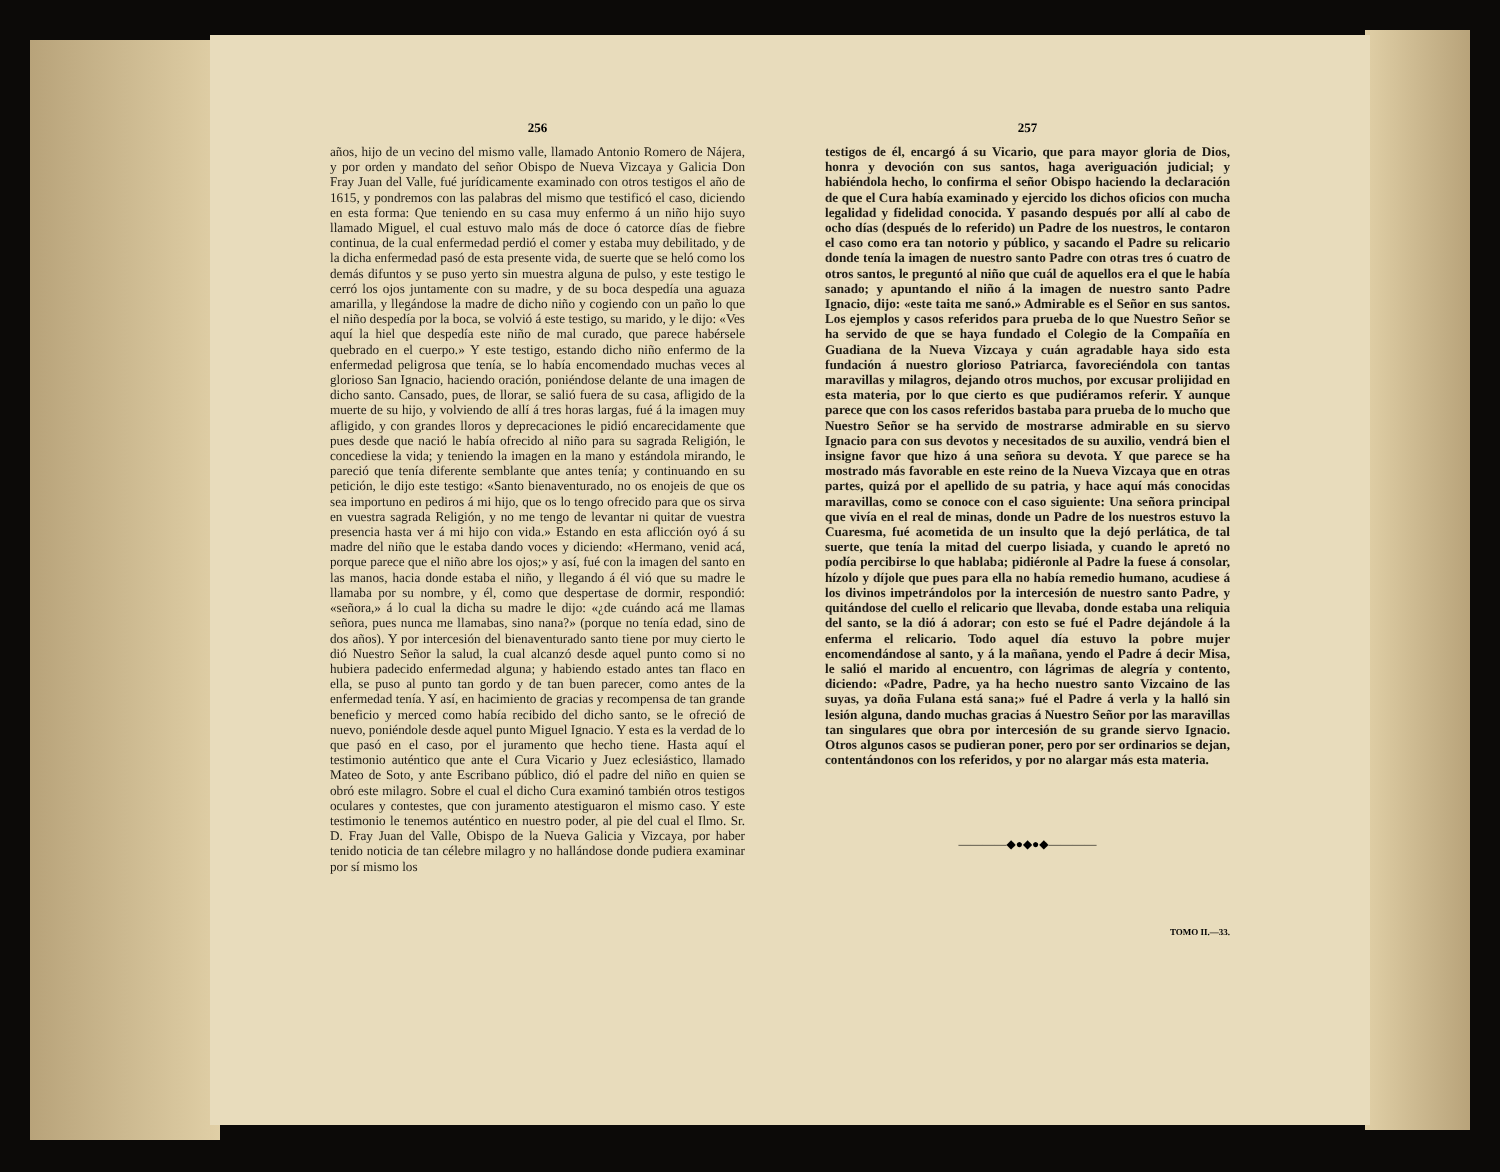256
años, hijo de un vecino del mismo valle, llamado Antonio Romero de Nájera, y por orden y mandato del señor Obispo de Nueva Vizcaya y Galicia Don Fray Juan del Valle, fué jurídicamente examinado con otros testigos el año de 1615, y pondremos con las palabras del mismo que testificó el caso, diciendo en esta forma: Que teniendo en su casa muy enfermo á un niño hijo suyo llamado Miguel, el cual estuvo malo más de doce ó catorce días de fiebre continua, de la cual enfermedad perdió el comer y estaba muy debilitado, y de la dicha enfermedad pasó de esta presente vida, de suerte que se heló como los demás difuntos y se puso yerto sin muestra alguna de pulso, y este testigo le cerró los ojos juntamente con su madre, y de su boca despedía una aguaza amarilla, y llegándose la madre de dicho niño y cogiendo con un paño lo que el niño despedía por la boca, se volvió á este testigo, su marido, y le dijo: «Ves aquí la hiel que despedía este niño de mal curado, que parece habérsele quebrado en el cuerpo.» Y este testigo, estando dicho niño enfermo de la enfermedad peligrosa que tenía, se lo había encomendado muchas veces al glorioso San Ignacio, haciendo oración, poniéndose delante de una imagen de dicho santo. Cansado, pues, de llorar, se salió fuera de su casa, afligido de la muerte de su hijo, y volviendo de allí á tres horas largas, fué á la imagen muy afligido, y con grandes lloros y deprecaciones le pidió encarecidamente que pues desde que nació le había ofrecido al niño para su sagrada Religión, le concediese la vida; y teniendo la imagen en la mano y estándola mirando, le pareció que tenía diferente semblante que antes tenía; y continuando en su petición, le dijo este testigo: «Santo bienaventurado, no os enojeis de que os sea importuno en pediros á mi hijo, que os lo tengo ofrecido para que os sirva en vuestra sagrada Religión, y no me tengo de levantar ni quitar de vuestra presencia hasta ver á mi hijo con vida.» Estando en esta aflicción oyó á su madre del niño que le estaba dando voces y diciendo: «Hermano, venid acá, porque parece que el niño abre los ojos;» y así, fué con la imagen del santo en las manos, hacia donde estaba el niño, y llegando á él vió que su madre le llamaba por su nombre, y él, como que despertase de dormir, respondió: «señora,» á lo cual la dicha su madre le dijo: «¿de cuándo acá me llamas señora, pues nunca me llamabas, sino nana?» (porque no tenía edad, sino de dos años). Y por intercesión del bienaventurado santo tiene por muy cierto le dió Nuestro Señor la salud, la cual alcanzó desde aquel punto como si no hubiera padecido enfermedad alguna; y habiendo estado antes tan flaco en ella, se puso al punto tan gordo y de tan buen parecer, como antes de la enfermedad tenía. Y así, en hacimiento de gracias y recompensa de tan grande beneficio y merced como había recibido del dicho santo, se le ofreció de nuevo, poniéndole desde aquel punto Miguel Ignacio. Y esta es la verdad de lo que pasó en el caso, por el juramento que hecho tiene. Hasta aquí el testimonio auténtico que ante el Cura Vicario y Juez eclesiástico, llamado Mateo de Soto, y ante Escribano público, dió el padre del niño en quien se obró este milagro. Sobre el cual el dicho Cura examinó también otros testigos oculares y contestes, que con juramento atestiguaron el mismo caso. Y este testimonio le tenemos auténtico en nuestro poder, al pie del cual el Ilmo. Sr. D. Fray Juan del Valle, Obispo de la Nueva Galicia y Vizcaya, por haber tenido noticia de tan célebre milagro y no hallándose donde pudiera examinar por sí mismo los
257
testigos de él, encargó á su Vicario, que para mayor gloria de Dios, honra y devoción con sus santos, haga averiguación judicial; y habiéndola hecho, lo confirma el señor Obispo haciendo la declaración de que el Cura había examinado y ejercido los dichos oficios con mucha legalidad y fidelidad conocida. Y pasando después por allí al cabo de ocho días (después de lo referido) un Padre de los nuestros, le contaron el caso como era tan notorio y público, y sacando el Padre su relicario donde tenía la imagen de nuestro santo Padre con otras tres ó cuatro de otros santos, le preguntó al niño que cuál de aquellos era el que le había sanado; y apuntando el niño á la imagen de nuestro santo Padre Ignacio, dijo: «este taita me sanó.» Admirable es el Señor en sus santos. Los ejemplos y casos referidos para prueba de lo que Nuestro Señor se ha servido de que se haya fundado el Colegio de la Compañía en Guadiana de la Nueva Vizcaya y cuán agradable haya sido esta fundación á nuestro glorioso Patriarca, favoreciéndola con tantas maravillas y milagros, dejando otros muchos, por excusar prolijidad en esta materia, por lo que cierto es que pudiéramos referir. Y aunque parece que con los casos referidos bastaba para prueba de lo mucho que Nuestro Señor se ha servido de mostrarse admirable en su siervo Ignacio para con sus devotos y necesitados de su auxilio, vendrá bien el insigne favor que hizo á una señora su devota. Y que parece se ha mostrado más favorable en este reino de la Nueva Vizcaya que en otras partes, quizá por el apellido de su patria, y hace aquí más conocidas maravillas, como se conoce con el caso siguiente: Una señora principal que vivía en el real de minas, donde un Padre de los nuestros estuvo la Cuaresma, fué acometida de un insulto que la dejó perlática, de tal suerte, que tenía la mitad del cuerpo lisiada, y cuando le apretó no podía percibirse lo que hablaba; pidiéronle al Padre la fuese á consolar, hízolo y díjole que pues para ella no había remedio humano, acudiese á los divinos impetrándolos por la intercesión de nuestro santo Padre, y quitándose del cuello el relicario que llevaba, donde estaba una reliquia del santo, se la dió á adorar; con esto se fué el Padre dejándole á la enferma el relicario. Todo aquel día estuvo la pobre mujer encomendándose al santo, y á la mañana, yendo el Padre á decir Misa, le salió el marido al encuentro, con lágrimas de alegría y contento, diciendo: «Padre, Padre, ya ha hecho nuestro santo Vizcaino de las suyas, ya doña Fulana está sana;» fué el Padre á verla y la halló sin lesión alguna, dando muchas gracias á Nuestro Señor por las maravillas tan singulares que obra por intercesión de su grande siervo Ignacio. Otros algunos casos se pudieran poner, pero por ser ordinarios se dejan, contentándonos con los referidos, y por no alargar más esta materia.
————◆●◆●◆————
TOMO II.—33.